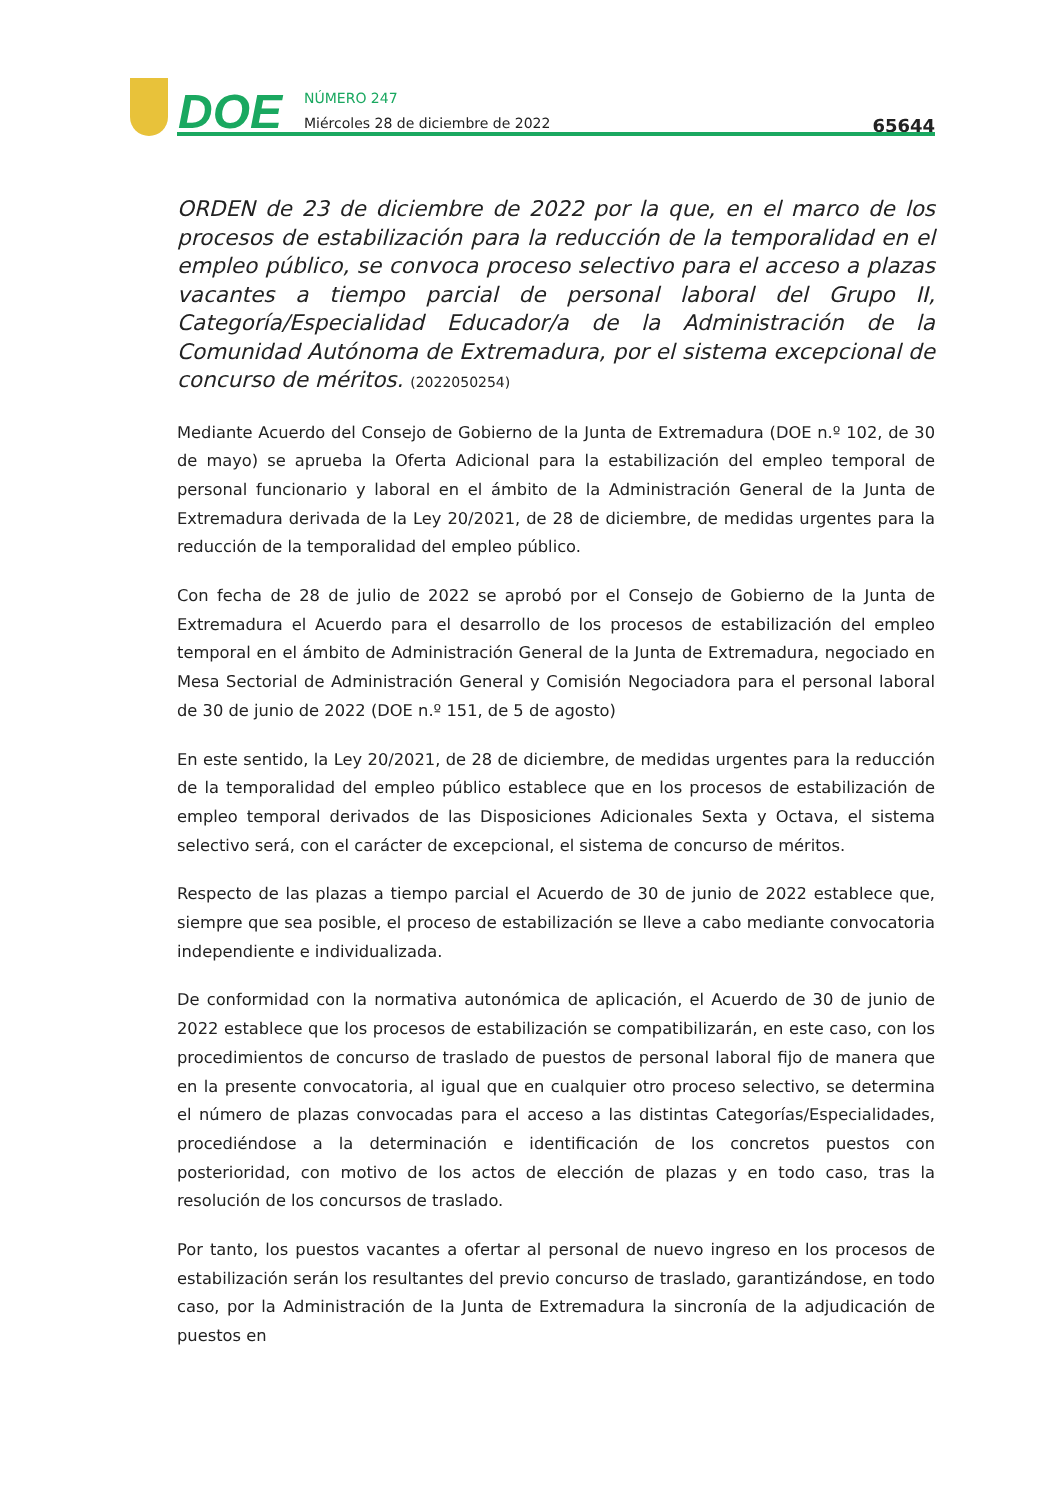DOE
NÚMERO 247
Miércoles 28 de diciembre de 2022
65644
ORDEN de 23 de diciembre de 2022 por la que, en el marco de los procesos de estabilización para la reducción de la temporalidad en el empleo público, se convoca proceso selectivo para el acceso a plazas vacantes a tiempo parcial de personal laboral del Grupo II, Categoría/Especialidad Educador/a de la Administración de la Comunidad Autónoma de Extremadura, por el sistema excepcional de concurso de méritos. (2022050254)
Mediante Acuerdo del Consejo de Gobierno de la Junta de Extremadura (DOE n.º 102, de 30 de mayo) se aprueba la Oferta Adicional para la estabilización del empleo temporal de personal funcionario y laboral en el ámbito de la Administración General de la Junta de Extremadura derivada de la Ley 20/2021, de 28 de diciembre, de medidas urgentes para la reducción de la temporalidad del empleo público.
Con fecha de 28 de julio de 2022 se aprobó por el Consejo de Gobierno de la Junta de Extremadura el Acuerdo para el desarrollo de los procesos de estabilización del empleo temporal en el ámbito de Administración General de la Junta de Extremadura, negociado en Mesa Sectorial de Administración General y Comisión Negociadora para el personal laboral de 30 de junio de 2022 (DOE n.º 151, de 5 de agosto)
En este sentido, la Ley 20/2021, de 28 de diciembre, de medidas urgentes para la reducción de la temporalidad del empleo público establece que en los procesos de estabilización de empleo temporal derivados de las Disposiciones Adicionales Sexta y Octava, el sistema selectivo será, con el carácter de excepcional, el sistema de concurso de méritos.
Respecto de las plazas a tiempo parcial el Acuerdo de 30 de junio de 2022 establece que, siempre que sea posible, el proceso de estabilización se lleve a cabo mediante convocatoria independiente e individualizada.
De conformidad con la normativa autonómica de aplicación, el Acuerdo de 30 de junio de 2022 establece que los procesos de estabilización se compatibilizarán, en este caso, con los procedimientos de concurso de traslado de puestos de personal laboral fijo de manera que en la presente convocatoria, al igual que en cualquier otro proceso selectivo, se determina el número de plazas convocadas para el acceso a las distintas Categorías/Especialidades, procediéndose a la determinación e identificación de los concretos puestos con posterioridad, con motivo de los actos de elección de plazas y en todo caso, tras la resolución de los concursos de traslado.
Por tanto, los puestos vacantes a ofertar al personal de nuevo ingreso en los procesos de estabilización serán los resultantes del previo concurso de traslado, garantizándose, en todo caso, por la Administración de la Junta de Extremadura la sincronía de la adjudicación de puestos en